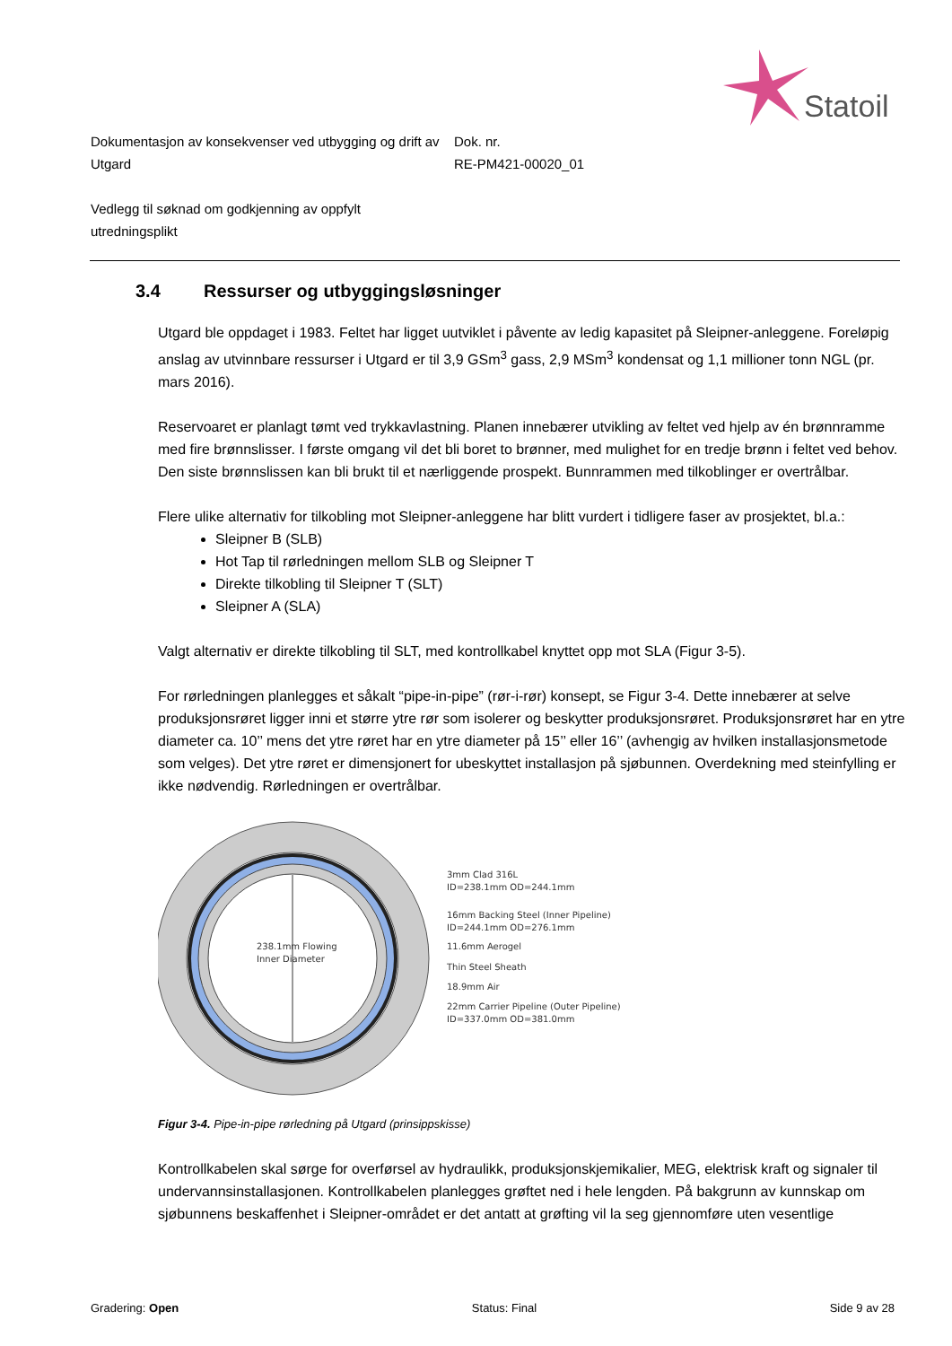Statoil
Dokumentasjon av konsekvenser ved utbygging og drift av Utgard
Dok. nr.
RE-PM421-00020_01
Vedlegg til søknad om godkjenning av oppfylt utredningsplikt
3.4 Ressurser og utbyggingsløsninger
Utgard ble oppdaget i 1983. Feltet har ligget uutviklet i påvente av ledig kapasitet på Sleipner-anleggene. Foreløpig anslag av utvinnbare ressurser i Utgard er til 3,9 GSm<sup>3</sup> gass, 2,9 MSm<sup>3</sup> kondensat og 1,1 millioner tonn NGL (pr. mars 2016).
Reservoaret er planlagt tømt ved trykkavlastning. Planen innebærer utvikling av feltet ved hjelp av én brønnramme med fire brønnslisser. I første omgang vil det bli boret to brønner, med mulighet for en tredje brønn i feltet ved behov. Den siste brønnslissen kan bli brukt til et nærliggende prospekt. Bunnrammen med tilkoblinger er overtrålbar.
Flere ulike alternativ for tilkobling mot Sleipner-anleggene har blitt vurdert i tidligere faser av prosjektet, bl.a.:
Sleipner B (SLB)
Hot Tap til rørledningen mellom SLB og Sleipner T
Direkte tilkobling til Sleipner T (SLT)
Sleipner A (SLA)
Valgt alternativ er direkte tilkobling til SLT, med kontrollkabel knyttet opp mot SLA (Figur 3-5).
For rørledningen planlegges et såkalt “pipe-in-pipe” (rør-i-rør) konsept, se Figur 3-4. Dette innebærer at selve produksjonsrøret ligger inni et større ytre rør som isolerer og beskytter produksjonsrøret. Produksjonsrøret har en ytre diameter ca. 10’’ mens det ytre røret har en ytre diameter på 15’’ eller 16’’ (avhengig av hvilken installasjonsmetode som velges). Det ytre røret er dimensjonert for ubeskyttet installasjon på sjøbunnen. Overdekning med steinfylling er ikke nødvendig. Rørledningen er overtrålbar.
238.1mm Flowing
Inner Diameter
3mm Clad 316L
ID=238.1mm OD=244.1mm
16mm Backing Steel (Inner Pipeline)
ID=244.1mm OD=276.1mm
11.6mm Aerogel
Thin Steel Sheath
18.9mm Air
22mm Carrier Pipeline (Outer Pipeline)
ID=337.0mm OD=381.0mm
Figur 3-4. Pipe-in-pipe rørledning på Utgard (prinsippskisse)
Kontrollkabelen skal sørge for overførsel av hydraulikk, produksjonskjemikalier, MEG, elektrisk kraft og signaler til undervannsinstallasjonen. Kontrollkabelen planlegges grøftet ned i hele lengden. På bakgrunn av kunnskap om sjøbunnens beskaffenhet i Sleipner-området er det antatt at grøfting vil la seg gjennomføre uten vesentlige
Gradering: Open Status: Final Side 9 av 28